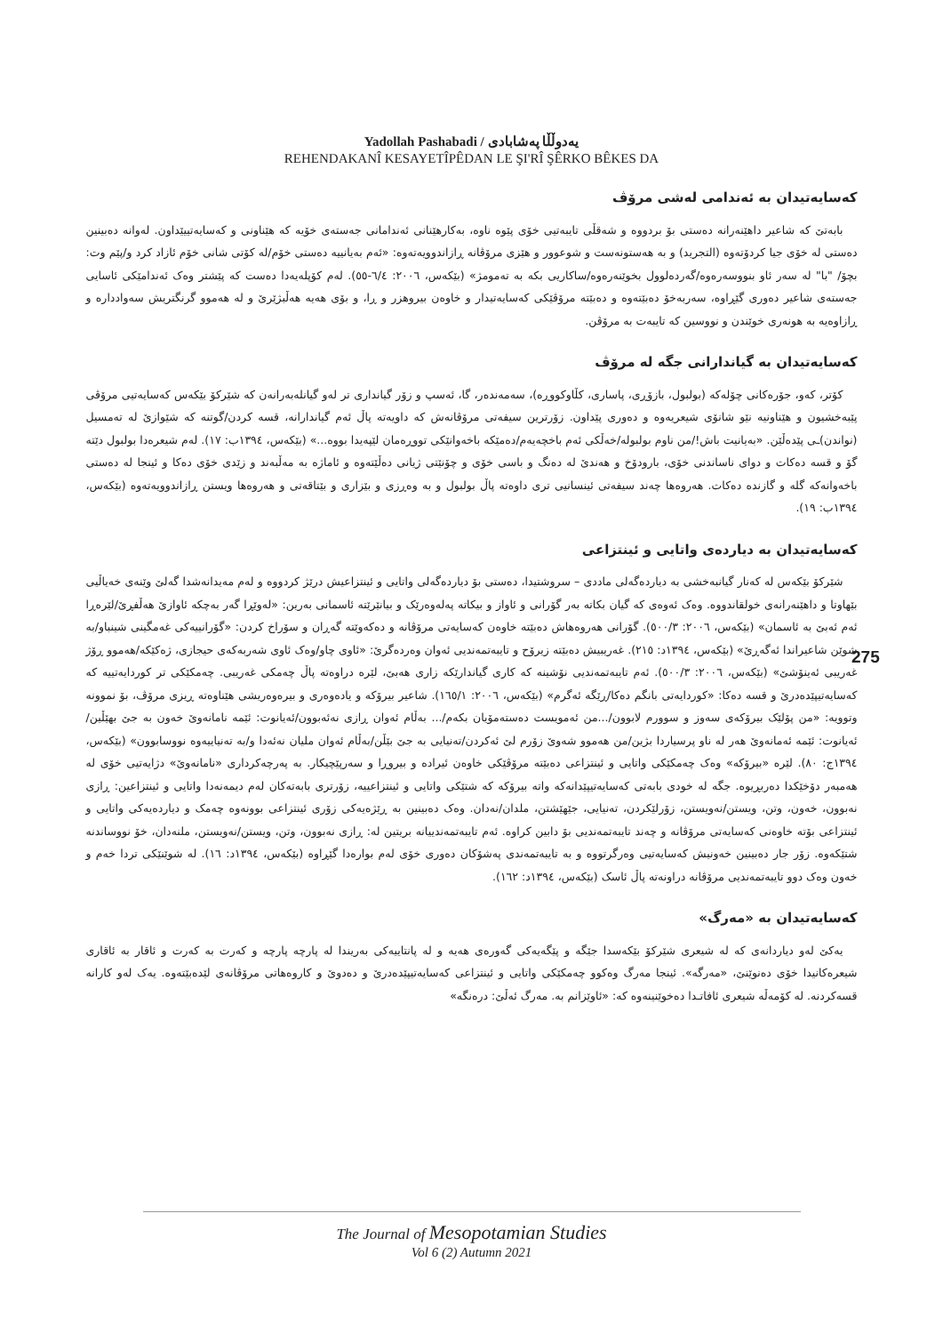Yadollah Pashabadi / یەدوڵڵا پەشابادی
REHENDAKANÎ KESAYETÎPÊDAN LE ŞI'RÎ ŞÊRKO BÊKES DA
کەسایەتیدان بە ئەندامی لەشی مرۆڤ
بابەتێ کە شاعیر داهێنەرانە دەستی بۆ بردووە و شەقڵی تایبەتیی خۆی پێوە ناوە، بەکارهێنانی ئەندامانی جەستەی خۆیە کە هێناونی و کەسایەتییێداون. لەوانە دەبینین دەستی لە خۆی جیا کردۆتەوە (التجرید) و بە هەستونەست و شوعوور و هێزی مرۆڤانە ڕازاندوویەتەوە: «ئەم بەیانییە دەستی خۆم/لە کۆتی شانی خۆم ئازاد کرد و/پێم وت: بچۆ/ "با" لە سەر ئاو بنووسەرەوە/گەردەلوول بخوێنەرەوە/ساکاریی بکە بە تەمومژ» (بێکەس، ٢٠٠٦: ٦/٤-٥٥). لەم کۆپلەیەدا دەست کە پێشتر وەک ئەندامێکی ئاسایی جەستەی شاعیر دەوری گێڕاوە، سەربەخۆ دەبێتەوە و دەبێتە مرۆڤێکی کەسایەتیدار و خاوەن بیروهزر و ڕا، و بۆی هەیە هەڵبژێرێ و لە هەموو گرنگتریش سەوادداره و ڕازاوەیە بە هونەری خوێندن و نووسین کە تایبەت بە مرۆڤن.
کەسایەتیدان بە گیاندارانی جگە لە مرۆڤ
کۆتر، کەو، جۆرەکانی چۆلەکە (بولبول، بازۆڕی، پاساری، کڵاوکووڕە)، سەمەندەر، گا، ئەسپ و زۆر گیانداری تر لەو گیانلەبەرانەن کە شێرکۆ بێکەس کەسایەتیی مرۆڤی پێبەخشیون و هێناونیە نێو شانۆی شیعریەوە و دەوری پێداون. زۆرترین سیفەتی مرۆڤانەش کە داویەتە پاڵ ئەم گیاندارانە، قسە کردن/گوتنە کە شێوازێ لە تەمسیل (نواندن)ـی پێدەڵێن. «بەیانیت باش!/من ناوم بولبولە/خەڵکی ئەم باخچەیەم/دەمێکە باخەوانێکی تووڕەمان لێپەیدا بووە...» (بێکەس، ١٣٩٤ب: ١٧). لەم شیعرەدا بولبول دێتە گۆ و قسە دەکات و دوای ناساندنی خۆی، بارودۆخ و هەندێ لە دەنگ و باسی خۆی و چۆنێتی ژیانی دەڵێتەوە و ئاماژە بە مەڵبەند و زێدی خۆی دەکا و ئینجا لە دەستی باخەوانەکە گلە و گازندە دەکات. هەروەها چەند سیفەتی ئینسانیی تری داوەتە پاڵ بولبول و بە وەڕزی و بێزاری و بێتاقەتی و هەروەها ویستن ڕازاندوویەتەوە (بێکەس، ١٣٩٤ب: ١٩).
کەسایەتیدان بە دیاردەی واتایی و ئینتزاعی
شێرکۆ بێکەس لە کەنار گیانبەخشی بە دیاردەگەلی ماددی – سروشتیدا، دەستی بۆ دیاردەگەلی واتایی و ئینتزاعیش درێژ کردووە و لەم مەیدانەشدا گەلێ وێنەی خەیاڵیی بێهاوتا و داهێنەرانەی خولقاندووە. وەک ئەوەی کە گیان بکاتە بەر گۆرانی و ئاواز و بیکاتە پەلەوەرێک و بیانێرێتە ئاسمانی بەرین: «لەوێڕا گەر بەچکە ئاوازێ هەڵفڕێ/لێرەڕا ئەم ئەبێ بە ئاسمان» (بێکەس، ٢٠٠٦: ٥٠٠/٣). گۆرانی هەروەهاش دەبێتە خاوەن کەسایەتی مرۆڤانە و دەکەوێتە گەڕان و سۆراخ کردن: «گۆرانییەکی غەمگینی شینباو/بە شوێن شاعیراندا ئەگەڕێ» (بێکەس، ١٣٩٤د: ٢١٥). غەریبیش دەبێتە زیرۆح و تایبەتمەندیی ئەوان وەردەگرێ: «ئاوی چاو/وەک ئاوی شەربەکەی حیجازی، ژەکێکە/هەموو ڕۆژ غەریبی ئەینۆشێ» (بێکەس، ٢٠٠٦: ٥٠٠/٣). ئەم تایبەتمەندیی نۆشینە کە کاری گیاندارێکە زاری هەبێ، لێرە دراوەتە پاڵ چەمکی غەریبی. چەمکێکی تر کوردایەتییە کە کەسایەتیپێدەدرێ و قسە دەکا: «کوردایەتی بانگم دەکا/ڕێگە ئەگرم» (بێکەس، ٢٠٠٦: ١٦٥/١). شاعیر بیرۆکە و یادەوەری و بیرەوەریشی هێناوەتە ڕیزی مرۆڤ، بۆ نموونە وتوویە: «من پۆلێک بیرۆکەی سەوز و سوورم لابوون/...من ئەمویست دەستەمۆیان بکەم/... بەڵام ئەوان ڕازی نەئەبوون/ئەیانوت: ئێمە نامانەوێ خەون بە جێ بهێڵین/ئەیانوت: ئێمە ئەمانەوێ هەر لە ناو پرسیاردا بژین/من هەموو شەوێ زۆرم لێ ئەکردن/تەنیایی بە جێ بێڵن/بەڵام ئەوان ملیان نەئەدا و/بە تەنیاییەوە نووسابوون» (بێکەس، ١٣٩٤ج: ٨٠). لێرە «بیرۆکە» وەک چەمکێکی واتایی و ئینتزاعی دەبێتە مرۆڤێکی خاوەن ئیرادە و بیروڕا و سەرپێچیکار. بە پەرچەکرداری «نامانەوێ» دژایەتیی خۆی لە هەمبەر دۆخێکدا دەربڕیوە. جگە لە خودی بابەتی کەسایەتیپێدانەکە واتە بیرۆکە کە شتێکی واتایی و ئینتزاعییە، زۆرتری بابەتەکان لەم دیمەنەدا واتایی و ئینتزاعین: ڕازی نەبوون، خەون، وتن، ویستن/نەویستن، زۆرلێکردن، تەنیایی، جێهێشتن، ملدان/نەدان. وەک دەبینین بە ڕێژەیەکی زۆری ئینتزاعی بوونەوە چەمک و دیاردەیەکی واتایی و ئینتزاعی بۆتە خاوەنی کەسایەتی مرۆڤانە و چەند تایبەتمەندیی بۆ دابین کراوە. ئەم تایبەتمەندییانە بریتین لە: ڕازی نەبوون، وتن، ویستن/نەویستن، ملنەدان، خۆ نووساندنە شتێکەوە. زۆر جار دەبینین خەونیش کەسایەتیی وەرگرتووە و بە تایبەتمەندی پەشۆکان دەوری خۆی لەم بوارەدا گێڕاوە (بێکەس، ١٣٩٤د: ١٦). لە شوێنێکی تردا خەم و خەون وەک دوو تایبەتمەندیی مرۆڤانە دراونەتە پاڵ ئاسک (بێکەس، ١٣٩٤د: ١٦٢).
کەسایەتیدان بە «مەرگ»
یەکێ لەو دیاردانەی کە لە شیعری شێرکۆ بێکەسدا جێگە و پێگەیەکی گەورەی هەیە و لە پانتاییەکی بەریندا لە پارچە پارچە و کەرت بە کەرت و ئاقار بە ئاقاری شیعرەکانیدا خۆی دەنوێنێ، «مەرگە». ئینجا مەرگ وەکوو چەمکێکی واتایی و ئینتزاعی کەسایەتیپێدەدرێ و دەدوێ و کاروەهاتی مرۆڤانەی لێدەبێتەوە. یەک لەو کارانە قسەکردنە. لە کۆمەڵە شیعری ئافاتـدا دەخوێنینەوە کە: «ئاوێزانم بە. مەرگ ئەڵێ: درەنگە»
275
The Journal of Mesopotamian Studies
Vol 6 (2) Autumn 2021